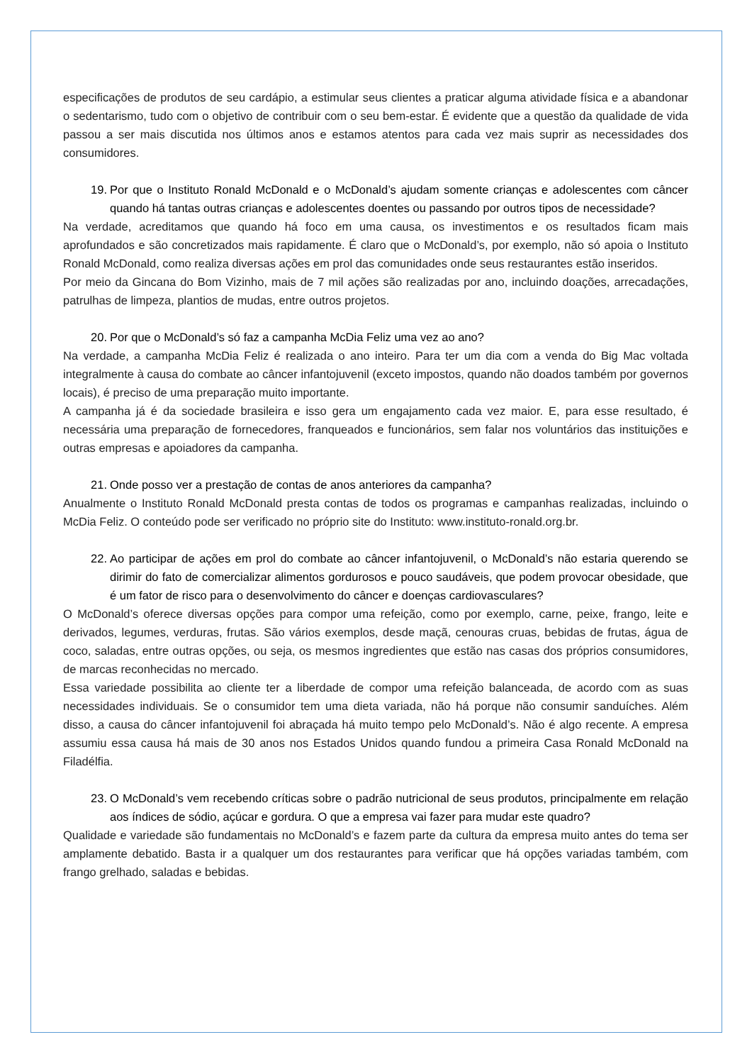especificações de produtos de seu cardápio, a estimular seus clientes a praticar alguma atividade física e a abandonar o sedentarismo, tudo com o objetivo de contribuir com o seu bem-estar. É evidente que a questão da qualidade de vida passou a ser mais discutida nos últimos anos e estamos atentos para cada vez mais suprir as necessidades dos consumidores.
19. Por que o Instituto Ronald McDonald e o McDonald’s ajudam somente crianças e adolescentes com câncer quando há tantas outras crianças e adolescentes doentes ou passando por outros tipos de necessidade?
Na verdade, acreditamos que quando há foco em uma causa, os investimentos e os resultados ficam mais aprofundados e são concretizados mais rapidamente. É claro que o McDonald’s, por exemplo, não só apoia o Instituto Ronald McDonald, como realiza diversas ações em prol das comunidades onde seus restaurantes estão inseridos.
Por meio da Gincana do Bom Vizinho, mais de 7 mil ações são realizadas por ano, incluindo doações, arrecadações, patrulhas de limpeza, plantios de mudas, entre outros projetos.
20. Por que o McDonald’s só faz a campanha McDia Feliz uma vez ao ano?
Na verdade, a campanha McDia Feliz é realizada o ano inteiro. Para ter um dia com a venda do Big Mac voltada integralmente à causa do combate ao câncer infantojuvenil (exceto impostos, quando não doados também por governos locais), é preciso de uma preparação muito importante.
A campanha já é da sociedade brasileira e isso gera um engajamento cada vez maior. E, para esse resultado, é necessária uma preparação de fornecedores, franqueados e funcionários, sem falar nos voluntários das instituições e outras empresas e apoiadores da campanha.
21. Onde posso ver a prestação de contas de anos anteriores da campanha?
Anualmente o Instituto Ronald McDonald presta contas de todos os programas e campanhas realizadas, incluindo o McDia Feliz. O conteúdo pode ser verificado no próprio site do Instituto: www.instituto-ronald.org.br.
22. Ao participar de ações em prol do combate ao câncer infantojuvenil, o McDonald’s não estaria querendo se dirimir do fato de comercializar alimentos gordurosos e pouco saudáveis, que podem provocar obesidade, que é um fator de risco para o desenvolvimento do câncer e doenças cardiovasculares?
O McDonald’s oferece diversas opções para compor uma refeição, como por exemplo, carne, peixe, frango, leite e derivados, legumes, verduras, frutas. São vários exemplos, desde maçã, cenouras cruas, bebidas de frutas, água de coco, saladas, entre outras opções, ou seja, os mesmos ingredientes que estão nas casas dos próprios consumidores, de marcas reconhecidas no mercado.
Essa variedade possibilita ao cliente ter a liberdade de compor uma refeição balanceada, de acordo com as suas necessidades individuais. Se o consumidor tem uma dieta variada, não há porque não consumir sanduíches. Além disso, a causa do câncer infantojuvenil foi abraçada há muito tempo pelo McDonald’s. Não é algo recente. A empresa assumiu essa causa há mais de 30 anos nos Estados Unidos quando fundou a primeira Casa Ronald McDonald na Filadélfia.
23. O McDonald’s vem recebendo críticas sobre o padrão nutricional de seus produtos, principalmente em relação aos índices de sódio, açúcar e gordura. O que a empresa vai fazer para mudar este quadro?
Qualidade e variedade são fundamentais no McDonald’s e fazem parte da cultura da empresa muito antes do tema ser amplamente debatido. Basta ir a qualquer um dos restaurantes para verificar que há opções variadas também, com frango grelhado, saladas e bebidas.